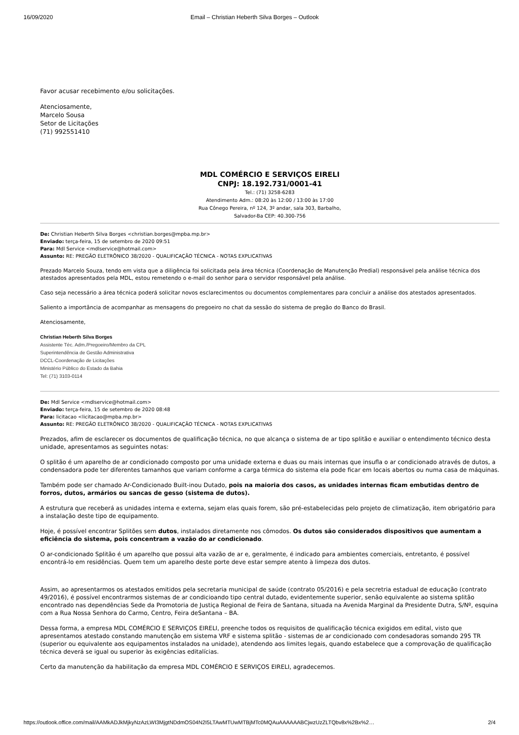16/09/2020 Email – Christian Heberth Silva Borges – Outlook
Favor acusar recebimento e/ou solicitações.
Atenciosamente,
Marcelo Sousa
Setor de Licitações
(71) 992551410
MDL COMÉRCIO E SERVIÇOS EIRELI
CNPJ: 18.192.731/0001-41
Tel.: (71) 3258-6283
Atendimento Adm.: 08:20 às 12:00 / 13:00 às 17:00
Rua Cônego Pereira, nº 124, 3º andar, sala 303, Barbalho,
Salvador-Ba CEP: 40.300-756
De: Christian Heberth Silva Borges <christian.borges@mpba.mp.br>
Enviado: terça-feira, 15 de setembro de 2020 09:51
Para: Mdl Service <mdlservice@hotmail.com>
Assunto: RE: PREGÃO ELETRÔNICO 38/2020 - QUALIFICAÇÃO TÉCNICA - NOTAS EXPLICATIVAS
Prezado Marcelo Souza, tendo em vista que a diligência foi solicitada pela área técnica (Coordenação de Manutenção Predial) responsável pela análise técnica dos atestados apresentados pela MDL, estou remetendo o e-mail do senhor para o servidor responsável pela análise.
Caso seja necessário a área técnica poderá solicitar novos esclarecimentos ou documentos complementares para concluir a análise dos atestados apresentados.
Saliento a importância de acompanhar as mensagens do pregoeiro no chat da sessão do sistema de pregão do Banco do Brasil.
Atenciosamente,
Christian Heberth Silva Borges
Assistente Téc. Adm./Pregoeiro/Membro da CPL
Superintendência de Gestão Administrativa
DCCL-Coordenação de Licitações
Ministério Público do Estado da Bahia
Tel: (71) 3103-0114
De: Mdl Service <mdlservice@hotmail.com>
Enviado: terça-feira, 15 de setembro de 2020 08:48
Para: licitacao <licitacao@mpba.mp.br>
Assunto: RE: PREGÃO ELETRÔNICO 38/2020 - QUALIFICAÇÃO TÉCNICA - NOTAS EXPLICATIVAS
Prezados, afim de esclarecer os documentos de qualificação técnica, no que alcança o sistema de ar tipo splitão e auxiliar o entendimento técnico desta unidade, apresentamos as seguintes notas:
O splitão é um aparelho de ar condicionado composto por uma unidade externa e duas ou mais internas que insufla o ar condicionado através de dutos, a condensadora pode ter diferentes tamanhos que variam conforme a carga térmica do sistema ela pode ficar em locais abertos ou numa casa de máquinas.
Também pode ser chamado Ar-Condicionado Built-inou Dutado, pois na maioria dos casos, as unidades internas ficam embutidas dentro de forros, dutos, armários ou sancas de gesso (sistema de dutos).
A estrutura que receberá as unidades interna e externa, sejam elas quais forem, são pré-estabelecidas pelo projeto de climatização, item obrigatório para a instalação deste tipo de equipamento.
Hoje, é possível encontrar Splitões sem dutos, instalados diretamente nos cômodos. Os dutos são considerados dispositivos que aumentam a eficiência do sistema, pois concentram a vazão do ar condicionado.
O ar-condicionado Splitão é um aparelho que possui alta vazão de ar e, geralmente, é indicado para ambientes comerciais, entretanto, é possível encontrá-lo em residências. Quem tem um aparelho deste porte deve estar sempre atento à limpeza dos dutos.
Assim, ao apresentarmos os atestados emitidos pela secretaria municipal de saúde (contrato 05/2016) e pela secretria estadual de educação (contrato 49/2016), é possível encontrarmos sistemas de ar condicioando tipo central dutado, evidentemente superior, senão equivalente ao sistema splitão encontrado nas dependências Sede da Promotoria de Justiça Regional de Feira de Santana, situada na Avenida Marginal da Presidente Dutra, S/Nº, esquina com a Rua Nossa Senhora do Carmo, Centro, Feira deSantana – BA.
Dessa forma, a empresa MDL COMÉRCIO E SERVIÇOS EIRELI, preenche todos os requisitos de qualificação técnica exigidos em edital, visto que apresentamos atestado constando manutenção em sistema VRF e sistema splitão - sistemas de ar condicionado com condesadoras somando 295 TR (superior ou equivalente aos equipamentos instalados na unidade), atendendo aos limites legais, quando estabelece que a comprovação de qualificação técnica deverá se igual ou superior às exigências editalícias.
Certo da manutenção da habilitação da empresa MDL COMÉRCIO E SERVIÇOS EIRELI, agradecemos.
https://outlook.office.com/mail/AAMkADJkMjkyNzAzLWI3MjgtNDdmOS04N2I5LTAwMTUwMTBjMTc0MQAuAAAAAABCjwzUzZLTQbv8x%2Bx%2… 2/4